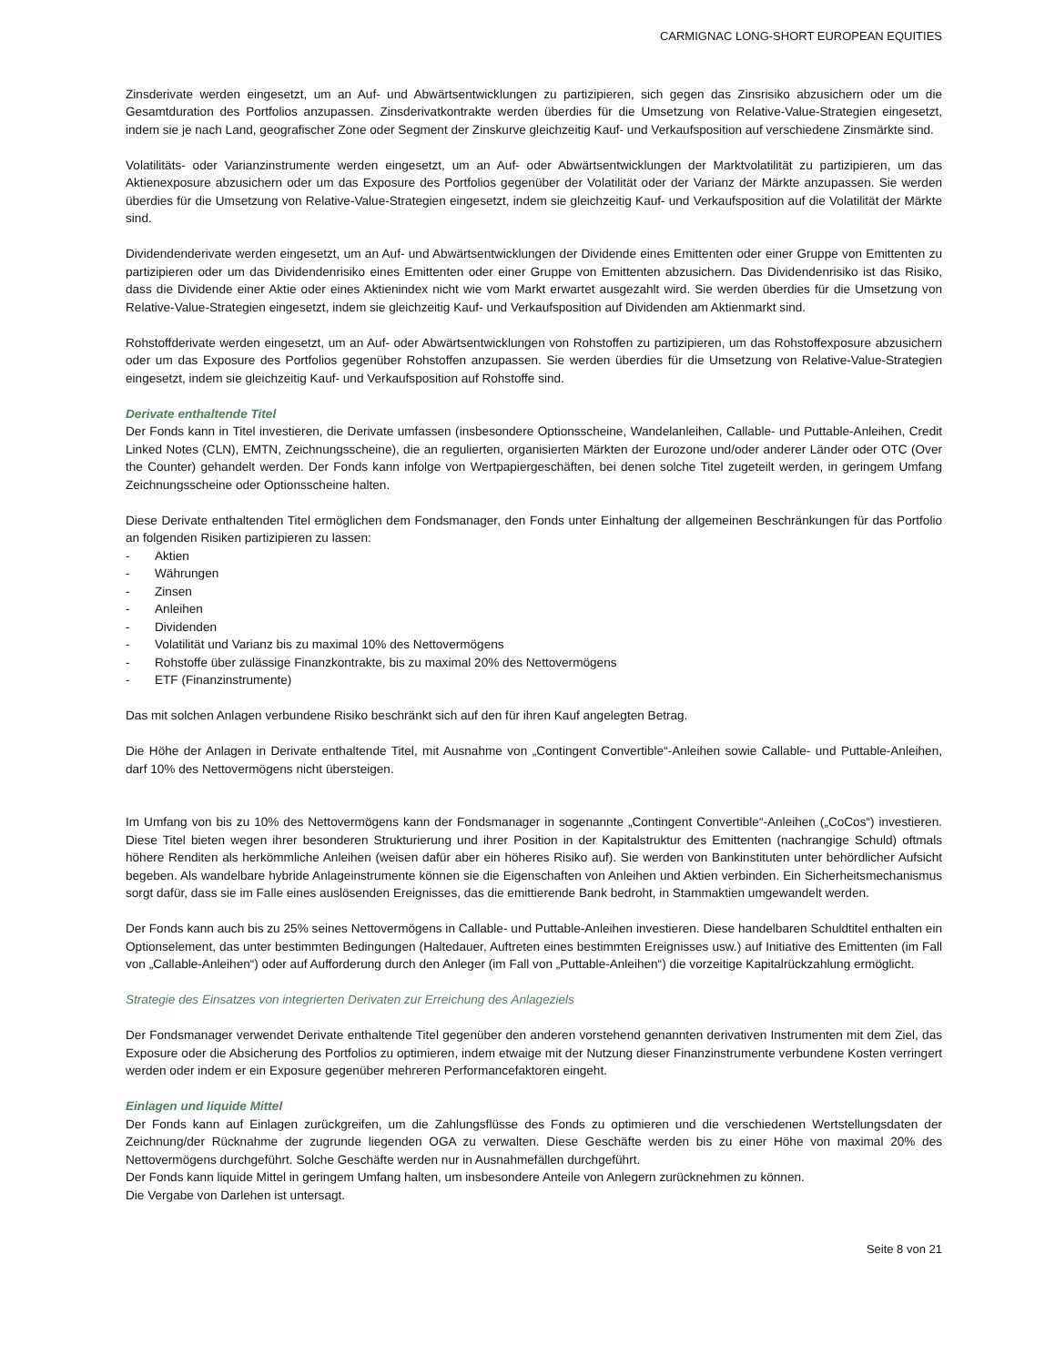CARMIGNAC LONG-SHORT EUROPEAN EQUITIES
Zinsderivate werden eingesetzt, um an Auf- und Abwärtsentwicklungen zu partizipieren, sich gegen das Zinsrisiko abzusichern oder um die Gesamtduration des Portfolios anzupassen. Zinsderivatkontrakte werden überdies für die Umsetzung von Relative-Value-Strategien eingesetzt, indem sie je nach Land, geografischer Zone oder Segment der Zinskurve gleichzeitig Kauf- und Verkaufsposition auf verschiedene Zinsmärkte sind.
Volatilitäts- oder Varianzinstrumente werden eingesetzt, um an Auf- oder Abwärtsentwicklungen der Marktvolatilität zu partizipieren, um das Aktienexposure abzusichern oder um das Exposure des Portfolios gegenüber der Volatilität oder der Varianz der Märkte anzupassen. Sie werden überdies für die Umsetzung von Relative-Value-Strategien eingesetzt, indem sie gleichzeitig Kauf- und Verkaufsposition auf die Volatilität der Märkte sind.
Dividendenderivate werden eingesetzt, um an Auf- und Abwärtsentwicklungen der Dividende eines Emittenten oder einer Gruppe von Emittenten zu partizipieren oder um das Dividendenrisiko eines Emittenten oder einer Gruppe von Emittenten abzusichern. Das Dividendenrisiko ist das Risiko, dass die Dividende einer Aktie oder eines Aktienindex nicht wie vom Markt erwartet ausgezahlt wird. Sie werden überdies für die Umsetzung von Relative-Value-Strategien eingesetzt, indem sie gleichzeitig Kauf- und Verkaufsposition auf Dividenden am Aktienmarkt sind.
Rohstoffderivate werden eingesetzt, um an Auf- oder Abwärtsentwicklungen von Rohstoffen zu partizipieren, um das Rohstoffexposure abzusichern oder um das Exposure des Portfolios gegenüber Rohstoffen anzupassen. Sie werden überdies für die Umsetzung von Relative-Value-Strategien eingesetzt, indem sie gleichzeitig Kauf- und Verkaufsposition auf Rohstoffe sind.
Derivate enthaltende Titel
Der Fonds kann in Titel investieren, die Derivate umfassen (insbesondere Optionsscheine, Wandelanleihen, Callable- und Puttable-Anleihen, Credit Linked Notes (CLN), EMTN, Zeichnungsscheine), die an regulierten, organisierten Märkten der Eurozone und/oder anderer Länder oder OTC (Over the Counter) gehandelt werden. Der Fonds kann infolge von Wertpapiergeschäften, bei denen solche Titel zugeteilt werden, in geringem Umfang Zeichnungsscheine oder Optionsscheine halten.
Diese Derivate enthaltenden Titel ermöglichen dem Fondsmanager, den Fonds unter Einhaltung der allgemeinen Beschränkungen für das Portfolio an folgenden Risiken partizipieren zu lassen:
- Aktien
- Währungen
- Zinsen
- Anleihen
- Dividenden
- Volatilität und Varianz bis zu maximal 10% des Nettovermögens
- Rohstoffe über zulässige Finanzkontrakte, bis zu maximal 20% des Nettovermögens
- ETF (Finanzinstrumente)
Das mit solchen Anlagen verbundene Risiko beschränkt sich auf den für ihren Kauf angelegten Betrag.
Die Höhe der Anlagen in Derivate enthaltende Titel, mit Ausnahme von „Contingent Convertible“-Anleihen sowie Callable- und Puttable-Anleihen, darf 10% des Nettovermögens nicht übersteigen.
Im Umfang von bis zu 10% des Nettovermögens kann der Fondsmanager in sogenannte „Contingent Convertible“-Anleihen („CoCos“) investieren. Diese Titel bieten wegen ihrer besonderen Strukturierung und ihrer Position in der Kapitalstruktur des Emittenten (nachrangige Schuld) oftmals höhere Renditen als herkömmliche Anleihen (weisen dafür aber ein höheres Risiko auf). Sie werden von Bankinstituten unter behördlicher Aufsicht begeben. Als wandelbare hybride Anlageinstrumente können sie die Eigenschaften von Anleihen und Aktien verbinden. Ein Sicherheitsmechanismus sorgt dafür, dass sie im Falle eines auslösenden Ereignisses, das die emittierende Bank bedroht, in Stammaktien umgewandelt werden.
Der Fonds kann auch bis zu 25% seines Nettovermögens in Callable- und Puttable-Anleihen investieren. Diese handelbaren Schuldtitel enthalten ein Optionselement, das unter bestimmten Bedingungen (Haltedauer, Auftreten eines bestimmten Ereignisses usw.) auf Initiative des Emittenten (im Fall von „Callable-Anleihen“) oder auf Aufforderung durch den Anleger (im Fall von „Puttable-Anleihen“) die vorzeitige Kapitalrückzahlung ermöglicht.
Strategie des Einsatzes von integrierten Derivaten zur Erreichung des Anlageziels
Der Fondsmanager verwendet Derivate enthaltende Titel gegenüber den anderen vorstehend genannten derivativen Instrumenten mit dem Ziel, das Exposure oder die Absicherung des Portfolios zu optimieren, indem etwaige mit der Nutzung dieser Finanzinstrumente verbundene Kosten verringert werden oder indem er ein Exposure gegenüber mehreren Performancefaktoren eingeht.
Einlagen und liquide Mittel
Der Fonds kann auf Einlagen zurückgreifen, um die Zahlungsflüsse des Fonds zu optimieren und die verschiedenen Wertstellungsdaten der Zeichnung/der Rücknahme der zugrunde liegenden OGA zu verwalten. Diese Geschäfte werden bis zu einer Höhe von maximal 20% des Nettovermögens durchgeführt. Solche Geschäfte werden nur in Ausnahmefällen durchgeführt.
Der Fonds kann liquide Mittel in geringem Umfang halten, um insbesondere Anteile von Anlegern zurücknehmen zu können.
Die Vergabe von Darlehen ist untersagt.
Seite 8 von 21